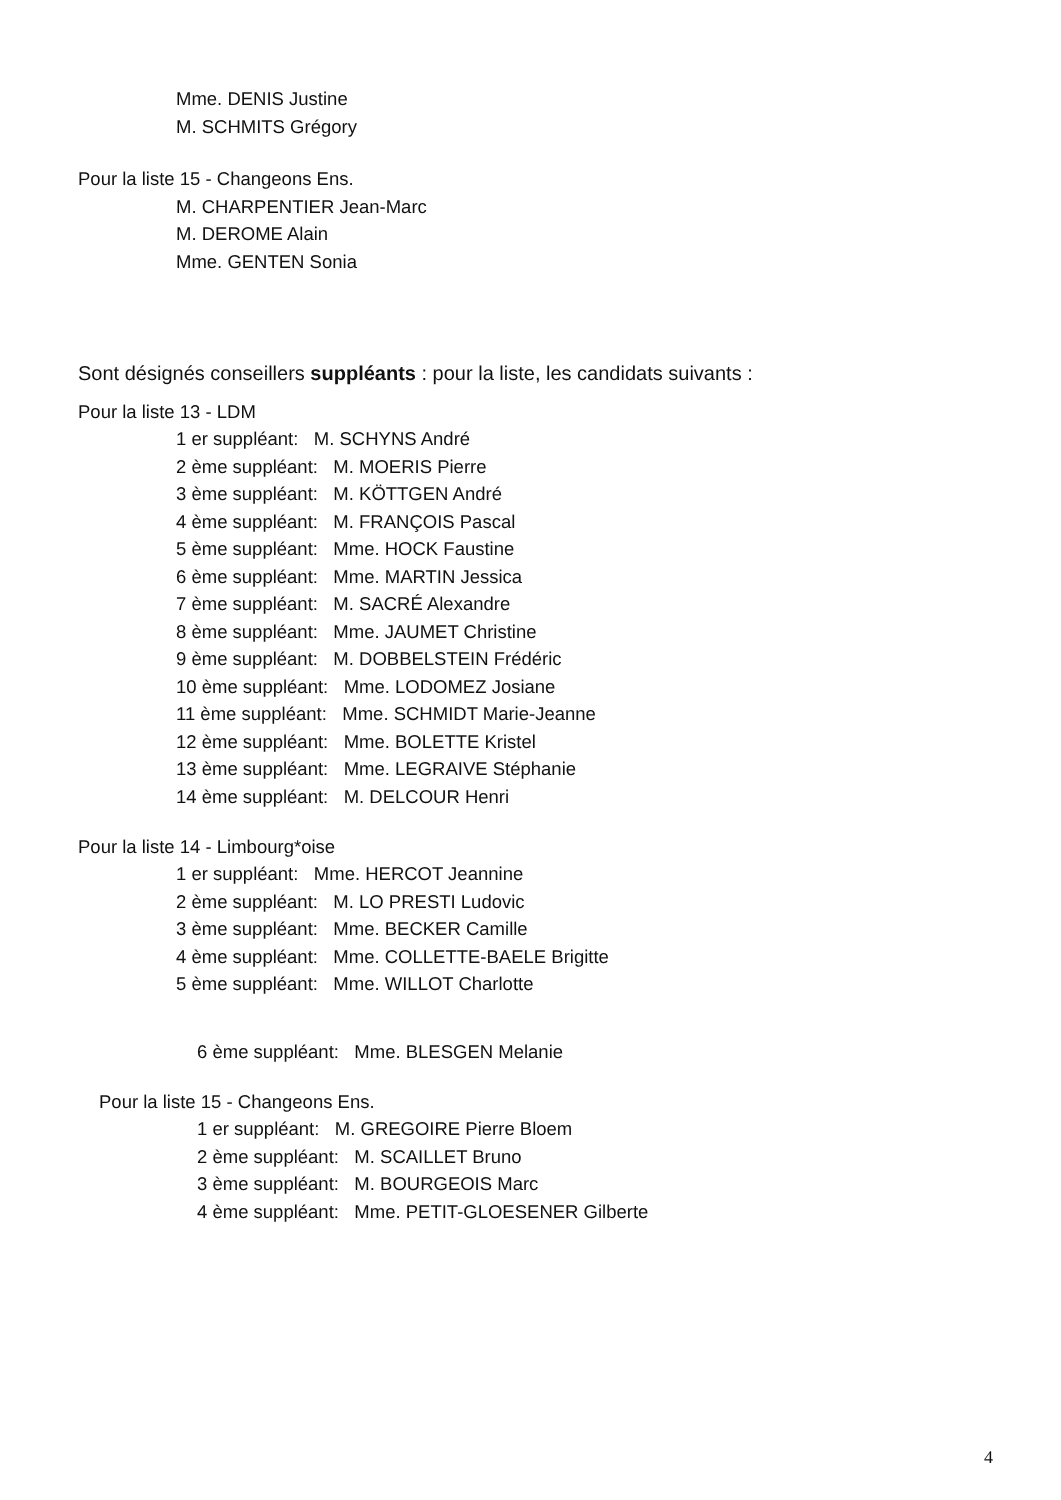Mme. DENIS Justine
M. SCHMITS Grégory
Pour la liste 15 - Changeons Ens.
M. CHARPENTIER Jean-Marc
M. DEROME Alain
Mme. GENTEN Sonia
Sont désignés conseillers suppléants : pour la liste, les candidats suivants :
Pour la liste 13 - LDM
1 er suppléant: M. SCHYNS André
2 ème suppléant: M. MOERIS Pierre
3 ème suppléant: M. KÖTTGEN André
4 ème suppléant: M. FRANÇOIS Pascal
5 ème suppléant: Mme. HOCK Faustine
6 ème suppléant: Mme. MARTIN Jessica
7 ème suppléant: M. SACRÉ Alexandre
8 ème suppléant: Mme. JAUMET Christine
9 ème suppléant: M. DOBBELSTEIN Frédéric
10 ème suppléant: Mme. LODOMEZ Josiane
11 ème suppléant: Mme. SCHMIDT Marie-Jeanne
12 ème suppléant: Mme. BOLETTE Kristel
13 ème suppléant: Mme. LEGRAIVE Stéphanie
14 ème suppléant: M. DELCOUR Henri
Pour la liste 14 - Limbourg*oise
1 er suppléant: Mme. HERCOT Jeannine
2 ème suppléant: M. LO PRESTI Ludovic
3 ème suppléant: Mme. BECKER Camille
4 ème suppléant: Mme. COLLETTE-BAELE Brigitte
5 ème suppléant: Mme. WILLOT Charlotte
6 ème suppléant: Mme. BLESGEN Melanie
Pour la liste 15 - Changeons Ens.
1 er suppléant: M. GREGOIRE Pierre Bloem
2 ème suppléant: M. SCAILLET Bruno
3 ème suppléant: M. BOURGEOIS Marc
4 ème suppléant: Mme. PETIT-GLOESENER Gilberte
4